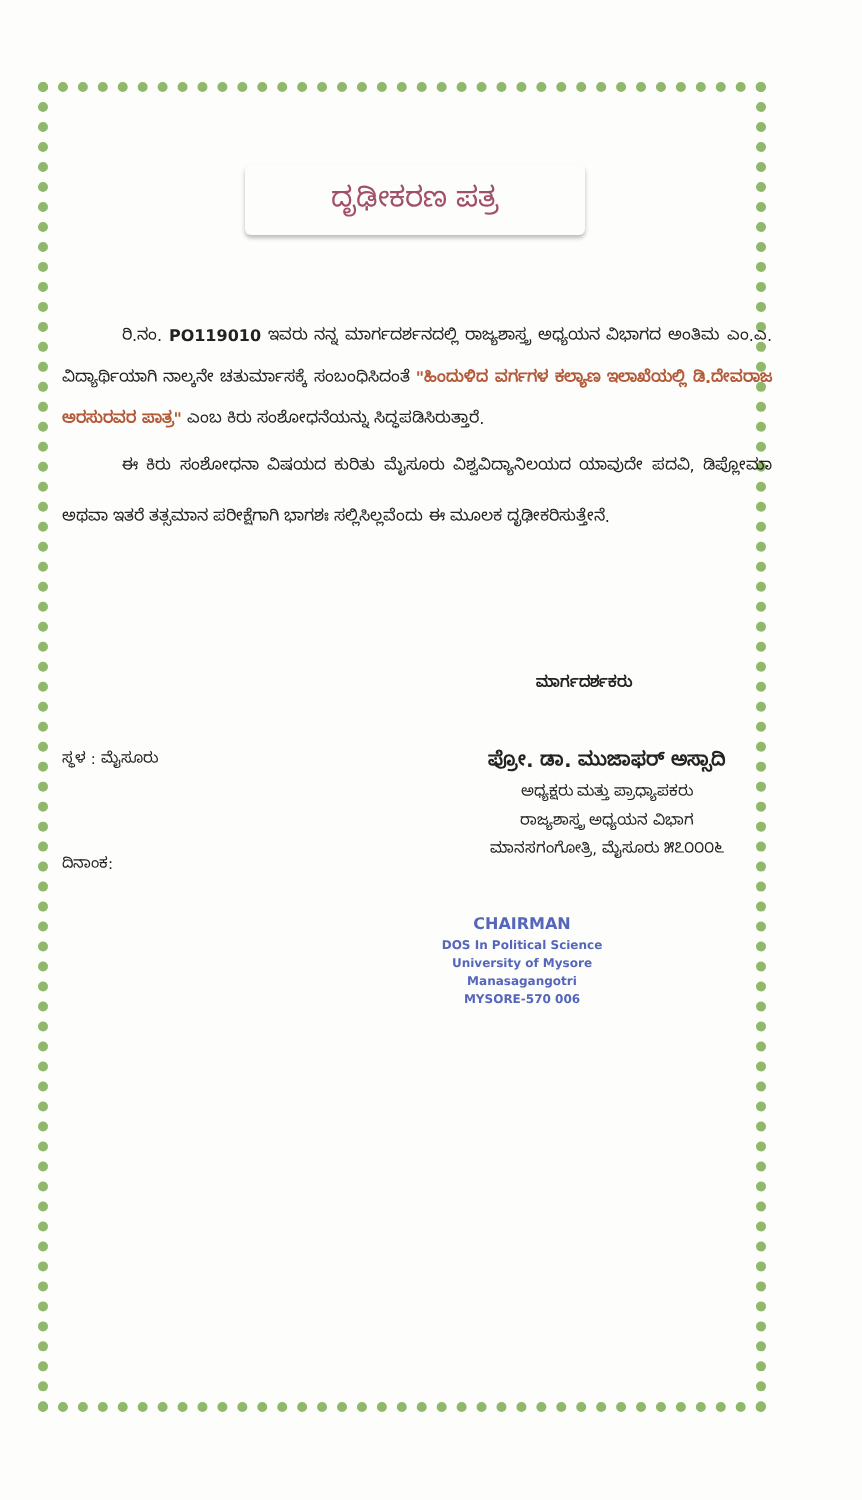ದೃಢೀಕರಣ ಪತ್ರ
ರಿ.ನಂ. PO119010 ಇವರು ನನ್ನ ಮಾರ್ಗದರ್ಶನದಲ್ಲಿ ರಾಜ್ಯಶಾಸ್ತ್ರ ಅಧ್ಯಯನ ವಿಭಾಗದ ಅಂತಿಮ ಎಂ.ಎ. ವಿದ್ಯಾರ್ಥಿಯಾಗಿ ನಾಲ್ಕನೇ ಚತುರ್ಮಾಸಕ್ಕೆ ಸಂಬಂಧಿಸಿದಂತೆ "ಹಿಂದುಳಿದ ವರ್ಗಗಳ ಕಲ್ಯಾಣ ಇಲಾಖೆಯಲ್ಲಿ ಡಿ.ದೇವರಾಜ ಅರಸುರವರ ಪಾತ್ರ" ಎಂಬ ಕಿರು ಸಂಶೋಧನೆಯನ್ನು ಸಿದ್ಧಪಡಿಸಿರುತ್ತಾರೆ.
ಈ ಕಿರು ಸಂಶೋಧನಾ ವಿಷಯದ ಕುರಿತು ಮೈಸೂರು ವಿಶ್ವವಿದ್ಯಾನಿಲಯದ ಯಾವುದೇ ಪದವಿ, ಡಿಪ್ಲೋಮಾ ಅಥವಾ ಇತರೆ ತತ್ಸಮಾನ ಪರೀಕ್ಷೆಗಾಗಿ ಭಾಗಶಃ ಸಲ್ಲಿಸಿಲ್ಲವೆಂದು ಈ ಮೂಲಕ ದೃಢೀಕರಿಸುತ್ತೇನೆ.
ಮಾರ್ಗದರ್ಶಕರು
ಸ್ಥಳ : ಮೈಸೂರು
ದಿನಾಂಕ:
ಪ್ರೋ. ಡಾ. ಮುಜಾಫರ್ ಅಸ್ಸಾದಿ
ಅಧ್ಯಕ್ಷರು ಮತ್ತು ಪ್ರಾಧ್ಯಾಪಕರು
ರಾಜ್ಯಶಾಸ್ತ್ರ ಅಧ್ಯಯನ ವಿಭಾಗ
ಮಾನಸಗಂಗೋತ್ರಿ, ಮೈಸೂರು ೫೭೦೦೦೬
CHAIRMAN
DOS In Political Science
University of Mysore
Manasagangotri
MYSORE-570 006